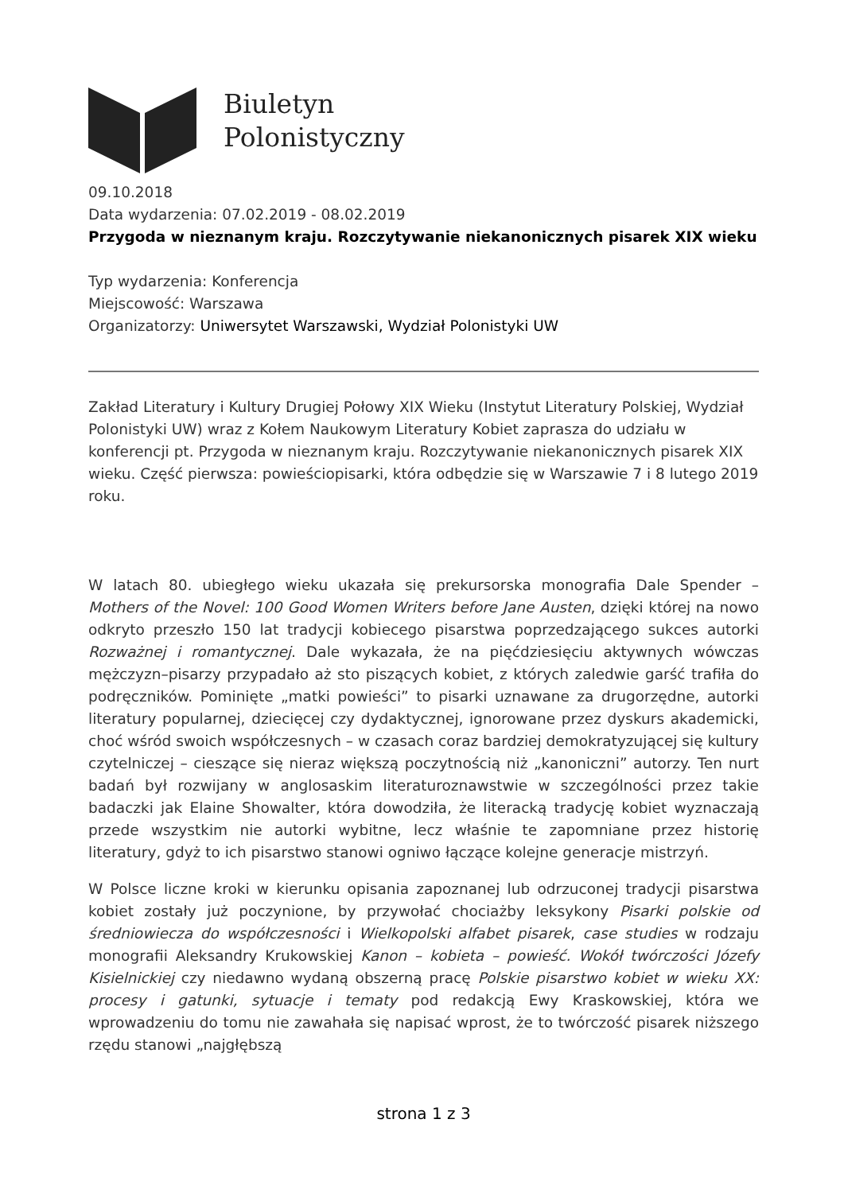Biuletyn
Polonistyczny
09.10.2018
Data wydarzenia: 07.02.2019 - 08.02.2019
Przygoda w nieznanym kraju. Rozczytywanie niekanonicznych pisarek XIX wieku
Typ wydarzenia: Konferencja
Miejscowość: Warszawa
Organizatorzy: Uniwersytet Warszawski, Wydział Polonistyki UW
Zakład Literatury i Kultury Drugiej Połowy XIX Wieku (Instytut Literatury Polskiej, Wydział Polonistyki UW) wraz z Kołem Naukowym Literatury Kobiet zaprasza do udziału w konferencji pt. Przygoda w nieznanym kraju. Rozczytywanie niekanonicznych pisarek XIX wieku. Część pierwsza: powieściopisarki, która odbędzie się w Warszawie 7 i 8 lutego 2019 roku.
W latach 80. ubiegłego wieku ukazała się prekursorska monografia Dale Spender – Mothers of the Novel: 100 Good Women Writers before Jane Austen, dzięki której na nowo odkryto przeszło 150 lat tradycji kobiecego pisarstwa poprzedzającego sukces autorki Rozważnej i romantycznej. Dale wykazała, że na pięćdziesięciu aktywnych wówczas mężczyzn–pisarzy przypadało aż sto piszących kobiet, z których zaledwie garść trafiła do podręczników. Pominięte „matki powieści” to pisarki uznawane za drugorzędne, autorki literatury popularnej, dziecięcej czy dydaktycznej, ignorowane przez dyskurs akademicki, choć wśród swoich współczesnych – w czasach coraz bardziej demokratyzującej się kultury czytelniczej – cieszące się nieraz większą poczytnością niż „kanoniczni” autorzy. Ten nurt badań był rozwijany w anglosaskim literaturoznawstwie w szczególności przez takie badaczki jak Elaine Showalter, która dowodziła, że literacką tradycję kobiet wyznaczają przede wszystkim nie autorki wybitne, lecz właśnie te zapomniane przez historię literatury, gdyż to ich pisarstwo stanowi ogniwo łączące kolejne generacje mistrzyń.
W Polsce liczne kroki w kierunku opisania zapoznanej lub odrzuconej tradycji pisarstwa kobiet zostały już poczynione, by przywołać chociażby leksykony Pisarki polskie od średniowiecza do współczesności i Wielkopolski alfabet pisarek, case studies w rodzaju monografii Aleksandry Krukowskiej Kanon – kobieta – powieść. Wokół twórczości Józefy Kisielnickiej czy niedawno wydaną obszerną pracę Polskie pisarstwo kobiet w wieku XX: procesy i gatunki, sytuacje i tematy pod redakcją Ewy Kraskowskiej, która we wprowadzeniu do tomu nie zawahała się napisać wprost, że to twórczość pisarek niższego rzędu stanowi „najgłębszą
strona 1 z 3